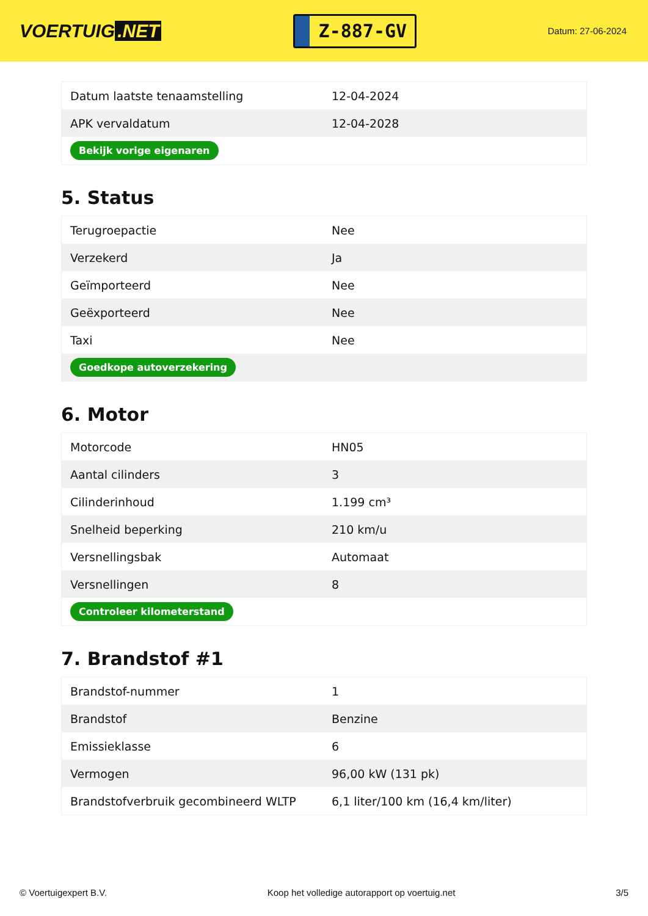VOERTUIG.NET
Z-887-GV
Datum: 27-06-2024
| Datum laatste tenaamstelling | 12-04-2024 |
| APK vervaldatum | 12-04-2028 |
| Bekijk vorige eigenaren | |
5. Status
| Terugroepactie | Nee |
| Verzekerd | Ja |
| Geïmporteerd | Nee |
| Geëxporteerd | Nee |
| Taxi | Nee |
| Goedkope autoverzekering | |
6. Motor
| Motorcode | HN05 |
| Aantal cilinders | 3 |
| Cilinderinhoud | 1.199 cm³ |
| Snelheid beperking | 210 km/u |
| Versnellingsbak | Automaat |
| Versnellingen | 8 |
| Controleer kilometerstand | |
7. Brandstof #1
| Brandstof-nummer | 1 |
| Brandstof | Benzine |
| Emissieklasse | 6 |
| Vermogen | 96,00 kW (131 pk) |
| Brandstofverbruik gecombineerd WLTP | 6,1 liter/100 km (16,4 km/liter) |
© Voertuigexpert B.V. Koop het volledige autorapport op voertuig.net 3/5